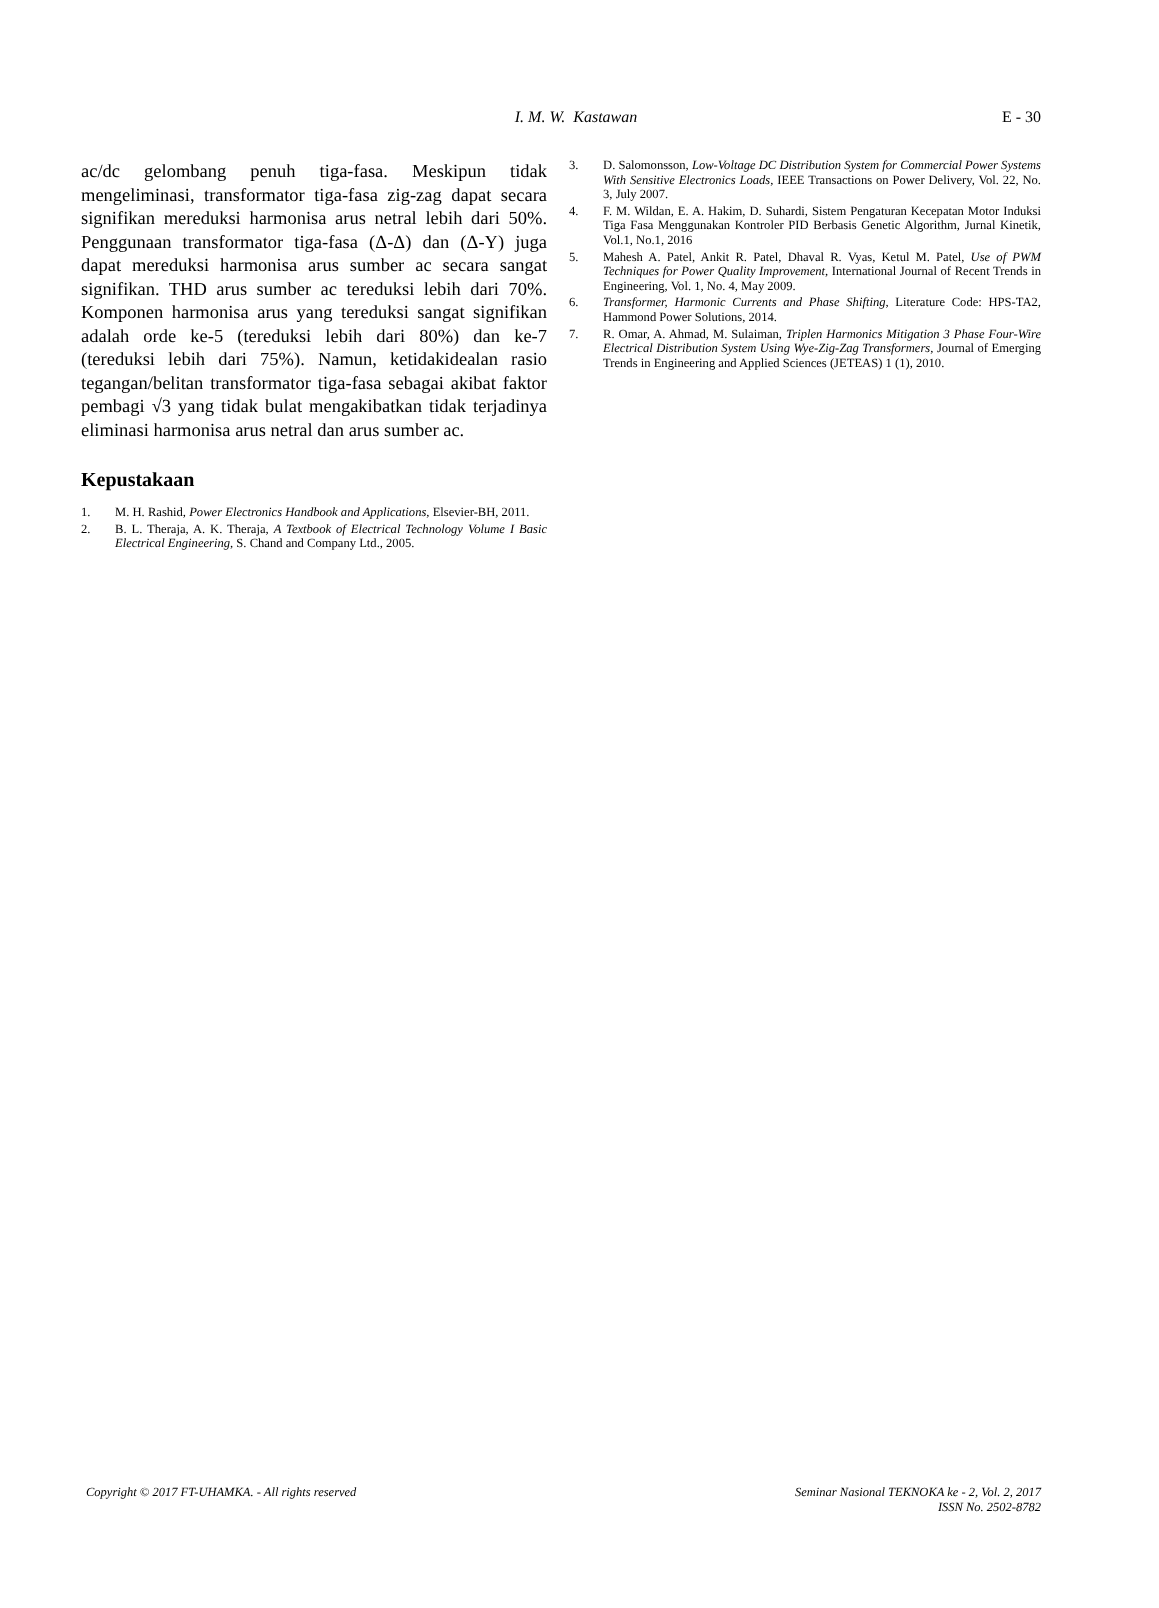I. M. W. Kastawan
E - 30
ac/dc gelombang penuh tiga-fasa. Meskipun tidak mengeliminasi, transformator tiga-fasa zig-zag dapat secara signifikan mereduksi harmonisa arus netral lebih dari 50%. Penggunaan transformator tiga-fasa (Δ-Δ) dan (Δ-Y) juga dapat mereduksi harmonisa arus sumber ac secara sangat signifikan. THD arus sumber ac tereduksi lebih dari 70%. Komponen harmonisa arus yang tereduksi sangat signifikan adalah orde ke-5 (tereduksi lebih dari 80%) dan ke-7 (tereduksi lebih dari 75%). Namun, ketidakidealan rasio tegangan/belitan transformator tiga-fasa sebagai akibat faktor pembagi √3 yang tidak bulat mengakibatkan tidak terjadinya eliminasi harmonisa arus netral dan arus sumber ac.
Kepustakaan
1. M. H. Rashid, Power Electronics Handbook and Applications, Elsevier-BH, 2011.
2. B. L. Theraja, A. K. Theraja, A Textbook of Electrical Technology Volume I Basic Electrical Engineering, S. Chand and Company Ltd., 2005.
3. D. Salomonsson, Low-Voltage DC Distribution System for Commercial Power Systems With Sensitive Electronics Loads, IEEE Transactions on Power Delivery, Vol. 22, No. 3, July 2007.
4. F. M. Wildan, E. A. Hakim, D. Suhardi, Sistem Pengaturan Kecepatan Motor Induksi Tiga Fasa Menggunakan Kontroler PID Berbasis Genetic Algorithm, Jurnal Kinetik, Vol.1, No.1, 2016
5. Mahesh A. Patel, Ankit R. Patel, Dhaval R. Vyas, Ketul M. Patel, Use of PWM Techniques for Power Quality Improvement, International Journal of Recent Trends in Engineering, Vol. 1, No. 4, May 2009.
6. Transformer, Harmonic Currents and Phase Shifting, Literature Code: HPS-TA2, Hammond Power Solutions, 2014.
7. R. Omar, A. Ahmad, M. Sulaiman, Triplen Harmonics Mitigation 3 Phase Four-Wire Electrical Distribution System Using Wye-Zig-Zag Transformers, Journal of Emerging Trends in Engineering and Applied Sciences (JETEAS) 1 (1), 2010.
Copyright © 2017 FT-UHAMKA. - All rights reserved
Seminar Nasional TEKNOKA ke - 2, Vol. 2, 2017
ISSN No. 2502-8782